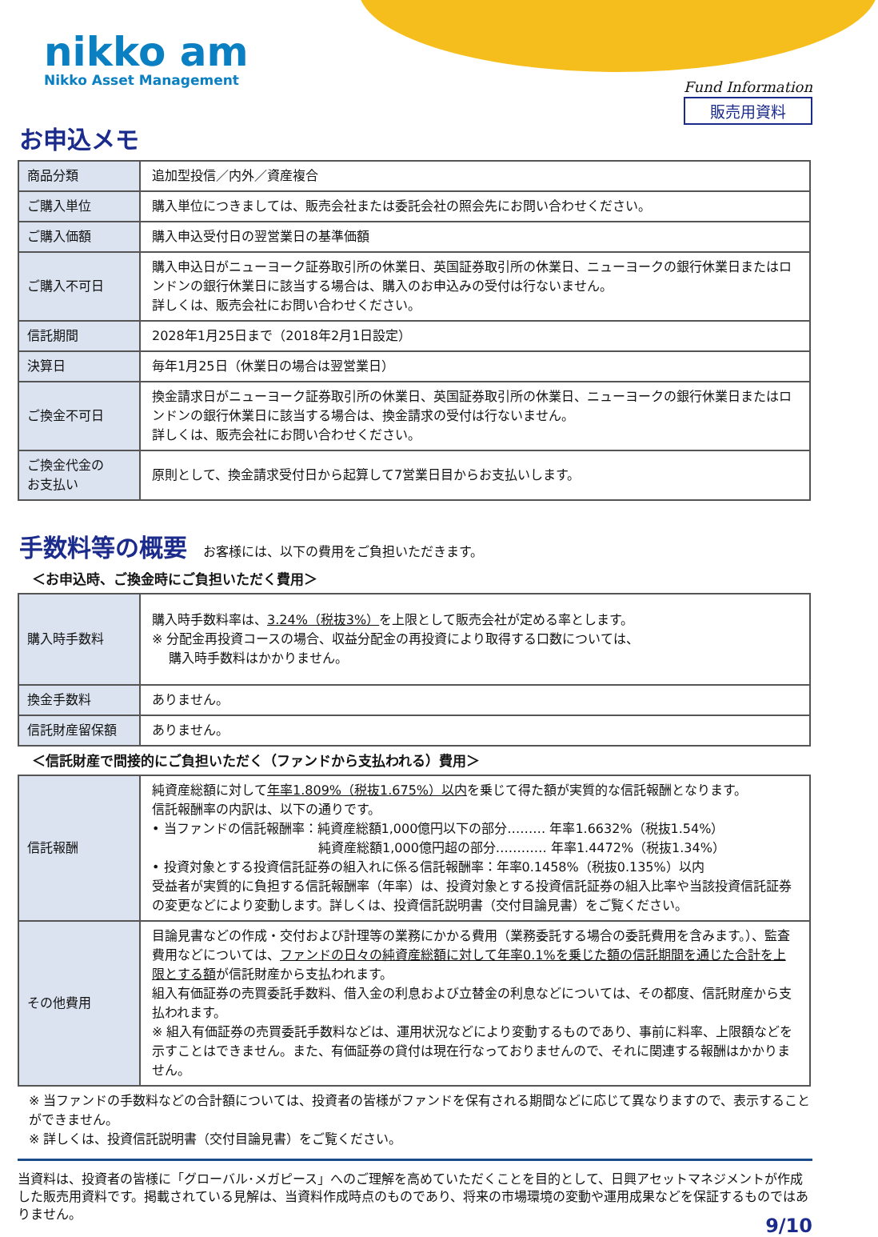nikko am
Nikko Asset Management
Fund Information
販売用資料
お申込メモ
| 商品分類 | 追加型投信／内外／資産複合 |
| ご購入単位 | 購入単位につきましては、販売会社または委託会社の照会先にお問い合わせください。 |
| ご購入価額 | 購入申込受付日の翌営業日の基準価額 |
| ご購入不可日 | 購入申込日がニューヨーク証券取引所の休業日、英国証券取引所の休業日、ニューヨークの銀行休業日またはロンドンの銀行休業日に該当する場合は、購入のお申込みの受付は行ないません。 詳しくは、販売会社にお問い合わせください。 |
| 信託期間 | 2028年1月25日まで（2018年2月1日設定） |
| 決算日 | 毎年1月25日（休業日の場合は翌営業日） |
| ご換金不可日 | 換金請求日がニューヨーク証券取引所の休業日、英国証券取引所の休業日、ニューヨークの銀行休業日またはロンドンの銀行休業日に該当する場合は、換金請求の受付は行ないません。 詳しくは、販売会社にお問い合わせください。 |
| ご換金代金の お支払い | 原則として、換金請求受付日から起算して7営業日目からお支払いします。 |
手数料等の概要 お客様には、以下の費用をご負担いただきます。
＜お申込時、ご換金時にご負担いただく費用＞
| 購入時手数料 | 購入時手数料率は、 3.24%（税抜3%） を上限として販売会社が定める率とします。 ※ 分配金再投資コースの場合、収益分配金の再投資により取得する口数については、 購入時手数料はかかりません。 |
| 換金手数料 | ありません。 |
| 信託財産留保額 | ありません。 |
＜信託財産で間接的にご負担いただく（ファンドから支払われる）費用＞
| 信託報酬 | 純資産総額に対して 年率1.809%（税抜1.675%）以内 を乗じて得た額が実質的な信託報酬となります。 信託報酬率の内訳は、以下の通りです。 • 当ファンドの信託報酬率：純資産総額1,000億円以下の部分……… 年率1.6632%（税抜1.54%） 純資産総額1,000億円超の部分………… 年率1.4472%（税抜1.34%） • 投資対象とする投資信託証券の組入れに係る信託報酬率：年率0.1458%（税抜0.135%）以内 受益者が実質的に負担する信託報酬率（年率）は、投資対象とする投資信託証券の組入比率や当該投資信託証券の変更などにより変動します。詳しくは、投資信託説明書（交付目論見書）をご覧ください。 |
| その他費用 | 目論見書などの作成・交付および計理等の業務にかかる費用（業務委託する場合の委託費用を含みます。）、監査費用などについては、 ファンドの日々の純資産総額に対して年率0.1%を乗じた額の信託期間を通じた合計を上限とする額 が信託財産から支払われます。 組入有価証券の売買委託手数料、借入金の利息および立替金の利息などについては、その都度、信託財産から支払われます。 ※ 組入有価証券の売買委託手数料などは、運用状況などにより変動するものであり、事前に料率、上限額などを示すことはできません。また、有価証券の貸付は現在行なっておりませんので、それに関連する報酬はかかりません。 |
※ 当ファンドの手数料などの合計額については、投資者の皆様がファンドを保有される期間などに応じて異なりますので、表示することができません。
※ 詳しくは、投資信託説明書（交付目論見書）をご覧ください。
当資料は、投資者の皆様に「グローバル･メガピース」へのご理解を高めていただくことを目的として、日興アセットマネジメントが作成した販売用資料です。掲載されている見解は、当資料作成時点のものであり、将来の市場環境の変動や運用成果などを保証するものではありません。
9/10